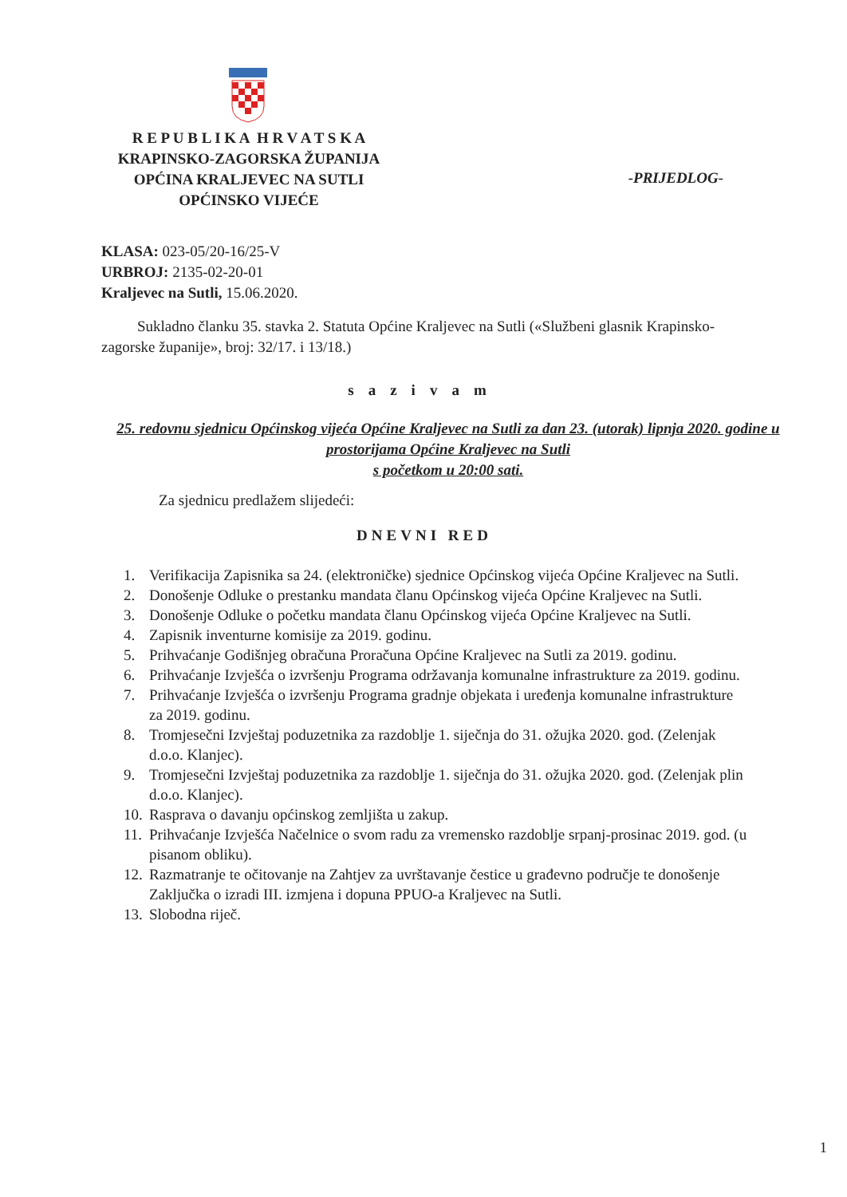R E P U B L I K A H R V A T S K A
KRAPINSKO-ZAGORSKA ŽUPANIJA
OPĆINA KRALJEVEC NA SUTLI
OPĆINSKO VIJEĆE
-PRIJEDLOG-
KLASA: 023-05/20-16/25-V
URBROJ: 2135-02-20-01
Kraljevec na Sutli, 15.06.2020.
Sukladno članku 35. stavka 2. Statuta Općine Kraljevec na Sutli («Službeni glasnik Krapinsko-zagorske županije», broj: 32/17. i 13/18.)
sazivam
25. redovnu sjednicu Općinskog vijeća Općine Kraljevec na Sutli za dan 23. (utorak) lipnja 2020. godine u prostorijama Općine Kraljevec na Sutli
s početkom u 20:00 sati.
Za sjednicu predlažem slijedeći:
DNEVNI RED
1. Verifikacija Zapisnika sa 24. (elektroničke) sjednice Općinskog vijeća Općine Kraljevec na Sutli.
2. Donošenje Odluke o prestanku mandata članu Općinskog vijeća Općine Kraljevec na Sutli.
3. Donošenje Odluke o početku mandata članu Općinskog vijeća Općine Kraljevec na Sutli.
4. Zapisnik inventurne komisije za 2019. godinu.
5. Prihvaćanje Godišnjeg obračuna Proračuna Općine Kraljevec na Sutli za 2019. godinu.
6. Prihvaćanje Izvješća o izvršenju Programa održavanja komunalne infrastrukture za 2019. godinu.
7. Prihvaćanje Izvješća o izvršenju Programa gradnje objekata i uređenja komunalne infrastrukture za 2019. godinu.
8. Tromjesečni Izvještaj poduzetnika za razdoblje 1. siječnja do 31. ožujka 2020. god. (Zelenjak d.o.o. Klanjec).
9. Tromjesečni Izvještaj poduzetnika za razdoblje 1. siječnja do 31. ožujka 2020. god. (Zelenjak plin d.o.o. Klanjec).
10. Rasprava o davanju općinskog zemljišta u zakup.
11. Prihvaćanje Izvješća Načelnice o svom radu za vremensko razdoblje srpanj-prosinac 2019. god. (u pisanom obliku).
12. Razmatranje te očitovanje na Zahtjev za uvrštavanje čestice u građevno područje te donošenje Zaključka o izradi III. izmjena i dopuna PPUO-a Kraljevec na Sutli.
13. Slobodna riječ.
1